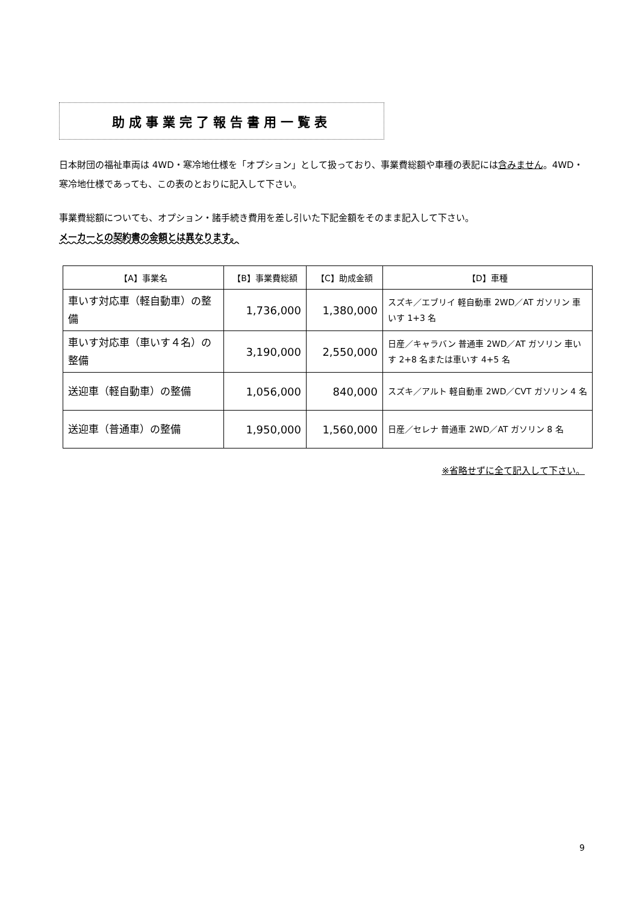助成事業完了報告書用一覧表
日本財団の福祉車両は 4WD・寒冷地仕様を「オプション」として扱っており、事業費総額や車種の表記には含みません。4WD・寒冷地仕様であっても、この表のとおりに記入して下さい。
事業費総額についても、オプション・諸手続き費用を差し引いた下記金額をそのまま記入して下さい。
メーカーとの契約書の金額とは異なります。
| 【A】事業名 | 【B】事業費総額 | 【C】助成金額 | 【D】車種 |
| --- | --- | --- | --- |
| 車いす対応車（軽自動車）の整備 | 1,736,000 | 1,380,000 | スズキ／エブリイ 軽自動車 2WD／AT ガソリン 車いす 1+3 名 |
| 車いす対応車（車いす４名）の整備 | 3,190,000 | 2,550,000 | 日産／キャラバン 普通車 2WD／AT ガソリン 車いす 2+8 名または車いす 4+5 名 |
| 送迎車（軽自動車）の整備 | 1,056,000 | 840,000 | スズキ／アルト 軽自動車 2WD／CVT ガソリン 4 名 |
| 送迎車（普通車）の整備 | 1,950,000 | 1,560,000 | 日産／セレナ 普通車 2WD／AT ガソリン 8 名 |
※省略せずに全て記入して下さい。
9